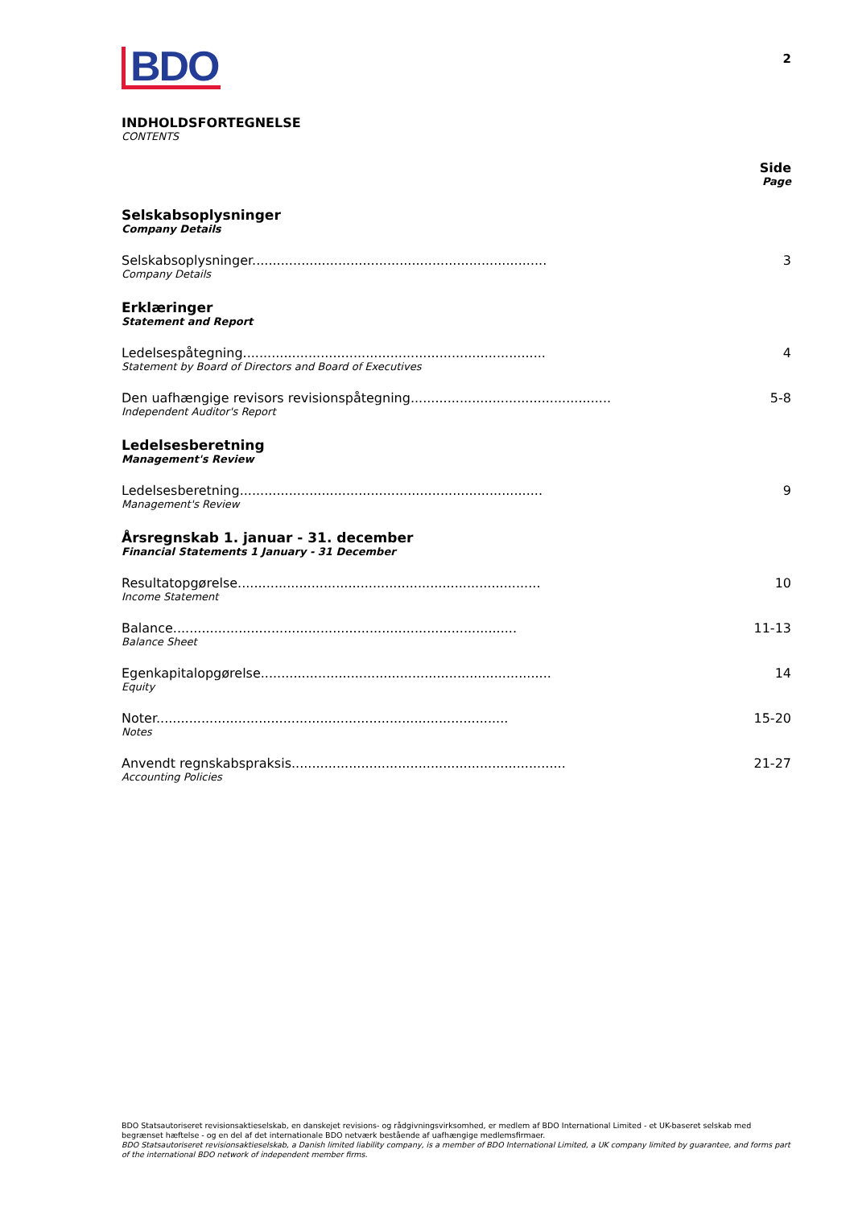BDO
2
INDHOLDSFORTEGNELSE
CONTENTS
Side
Page
Selskabsoplysninger
Company Details
Selskabsoplysninger........................................................................ 3
Company Details
Erklæringer
Statement and Report
Ledelsespåtegning.......................................................................... 4
Statement by Board of Directors and Board of Executives
Den uafhængige revisors revisionspåtegning................................................. 5-8
Independent Auditor's Report
Ledelsesberetning
Management's Review
Ledelsesberetning.......................................................................... 9
Management's Review
Årsregnskab 1. januar - 31. december
Financial Statements 1 January - 31 December
Resultatopgørelse.......................................................................... 10
Income Statement
Balance.................................................................................... 11-13
Balance Sheet
Egenkapitalopgørelse....................................................................... 14
Equity
Noter...................................................................................... 15-20
Notes
Anvendt regnskabspraksis................................................................... 21-27
Accounting Policies
BDO Statsautoriseret revisionsaktieselskab, en danskejet revisions- og rådgivningsvirksomhed, er medlem af BDO International Limited - et UK-baseret selskab med begrænset hæftelse - og en del af det internationale BDO netværk bestående af uafhængige medlemsfirmaer.
BDO Statsautoriseret revisionsaktieselskab, a Danish limited liability company, is a member of BDO International Limited, a UK company limited by guarantee, and forms part of the international BDO network of independent member firms.